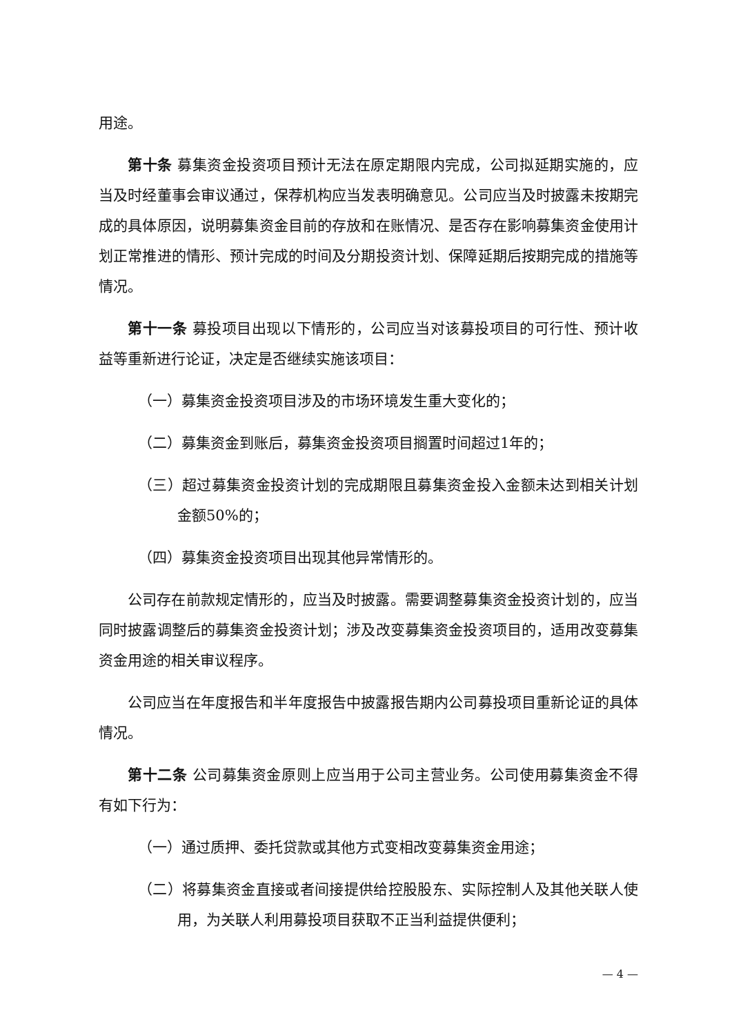用途。
第十条 募集资金投资项目预计无法在原定期限内完成，公司拟延期实施的，应当及时经董事会审议通过，保荐机构应当发表明确意见。公司应当及时披露未按期完成的具体原因，说明募集资金目前的存放和在账情况、是否存在影响募集资金使用计划正常推进的情形、预计完成的时间及分期投资计划、保障延期后按期完成的措施等情况。
第十一条 募投项目出现以下情形的，公司应当对该募投项目的可行性、预计收益等重新进行论证，决定是否继续实施该项目：
（一）募集资金投资项目涉及的市场环境发生重大变化的；
（二）募集资金到账后，募集资金投资项目搁置时间超过1年的；
（三）超过募集资金投资计划的完成期限且募集资金投入金额未达到相关计划金额50%的；
（四）募集资金投资项目出现其他异常情形的。
公司存在前款规定情形的，应当及时披露。需要调整募集资金投资计划的，应当同时披露调整后的募集资金投资计划；涉及改变募集资金投资项目的，适用改变募集资金用途的相关审议程序。
公司应当在年度报告和半年度报告中披露报告期内公司募投项目重新论证的具体情况。
第十二条 公司募集资金原则上应当用于公司主营业务。公司使用募集资金不得有如下行为：
（一）通过质押、委托贷款或其他方式变相改变募集资金用途；
（二）将募集资金直接或者间接提供给控股股东、实际控制人及其他关联人使用，为关联人利用募投项目获取不正当利益提供便利；
— 4 —